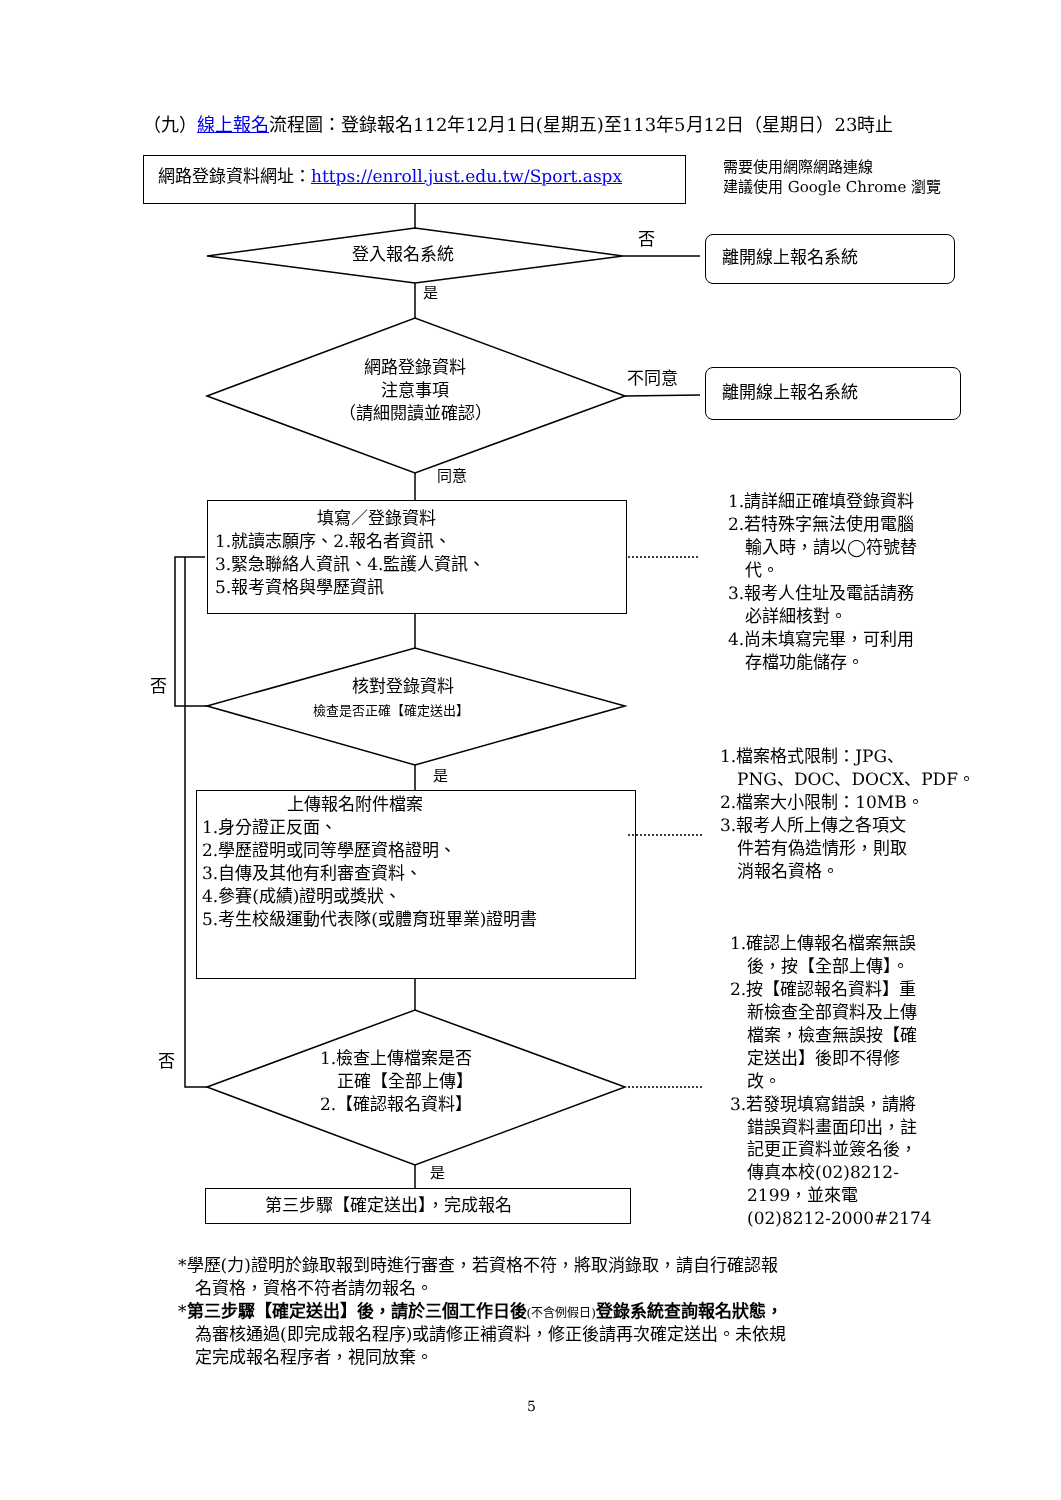（九）線上報名流程圖：登錄報名112年12月1日(星期五)至113年5月12日（星期日）23時止
網路登錄資料網址：https://enroll.just.edu.tw/Sport.aspx
需要使用網際網路連線
建議使用 Google Chrome 瀏覽
登入報名系統
否
離開線上報名系統
是
網路登錄資料
注意事項
（請細閱讀並確認）
不同意
離開線上報名系統
同意
　　　　　　填寫／登錄資料
1.就讀志願序、2.報名者資訊、
3.緊急聯絡人資訊、4.監護人資訊、
5.報考資格與學歷資訊
1.請詳細正確填登錄資料
2.若特殊字無法使用電腦
　輸入時，請以◯符號替
　代。
3.報考人住址及電話請務
　必詳細核對。
4.尚未填寫完畢，可利用
　存檔功能儲存。
否 核對登錄資料
檢查是否正確【確定送出】
是
1.檔案格式限制：JPG、
　PNG、DOC、DOCX、PDF。
2.檔案大小限制：10MB。
3.報考人所上傳之各項文
　件若有偽造情形，則取
　消報名資格。
　　　　　上傳報名附件檔案
1.身分證正反面、
2.學歷證明或同等學歷資格證明、
3.自傳及其他有利審查資料、
4.參賽(成績)證明或獎狀、
5.考生校級運動代表隊(或體育班畢業)證明書
1.確認上傳報名檔案無誤
　後，按【全部上傳】。
2.按【確認報名資料】重
　新檢查全部資料及上傳
　檔案，檢查無誤按【確
　定送出】後即不得修
　改。
3.若發現填寫錯誤，請將
　錯誤資料畫面印出，註
　記更正資料並簽名後，
　傳真本校(02)8212-
　2199，並來電
　(02)8212-2000#2174
否
1.檢查上傳檔案是否
　正確【全部上傳】
2.【確認報名資料】
是
第三步驟【確定送出】，完成報名
*學歷(力)證明於錄取報到時進行審查，若資格不符，將取消錄取，請自行確認報
　名資格，資格不符者請勿報名。
*第三步驟【確定送出】後，請於三個工作日後(不含例假日) 登錄系統查詢報名狀態，
　為審核通過(即完成報名程序)或請修正補資料，修正後請再次確定送出。未依規
　定完成報名程序者，視同放棄。
5